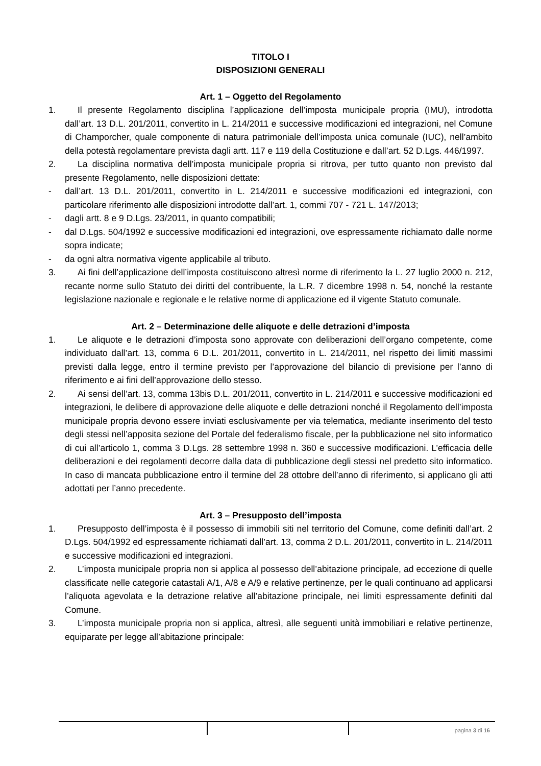TITOLO I
DISPOSIZIONI GENERALI
Art. 1 – Oggetto del Regolamento
1. Il presente Regolamento disciplina l’applicazione dell’imposta municipale propria (IMU), introdotta dall’art. 13 D.L. 201/2011, convertito in L. 214/2011 e successive modificazioni ed integrazioni, nel Comune di Champorcher, quale componente di natura patrimoniale dell’imposta unica comunale (IUC), nell’ambito della potestà regolamentare prevista dagli artt. 117 e 119 della Costituzione e dall’art. 52 D.Lgs. 446/1997.
2. La disciplina normativa dell’imposta municipale propria si ritrova, per tutto quanto non previsto dal presente Regolamento, nelle disposizioni dettate:
- dall’art. 13 D.L. 201/2011, convertito in L. 214/2011 e successive modificazioni ed integrazioni, con particolare riferimento alle disposizioni introdotte dall’art. 1, commi 707 - 721 L. 147/2013;
- dagli artt. 8 e 9 D.Lgs. 23/2011, in quanto compatibili;
- dal D.Lgs. 504/1992 e successive modificazioni ed integrazioni, ove espressamente richiamato dalle norme sopra indicate;
- da ogni altra normativa vigente applicabile al tributo.
3. Ai fini dell’applicazione dell’imposta costituiscono altresì norme di riferimento la L. 27 luglio 2000 n. 212, recante norme sullo Statuto dei diritti del contribuente, la L.R. 7 dicembre 1998 n. 54, nonché la restante legislazione nazionale e regionale e le relative norme di applicazione ed il vigente Statuto comunale.
Art. 2 – Determinazione delle aliquote e delle detrazioni d’imposta
1. Le aliquote e le detrazioni d’imposta sono approvate con deliberazioni dell’organo competente, come individuato dall’art. 13, comma 6 D.L. 201/2011, convertito in L. 214/2011, nel rispetto dei limiti massimi previsti dalla legge, entro il termine previsto per l’approvazione del bilancio di previsione per l’anno di riferimento e ai fini dell’approvazione dello stesso.
2. Ai sensi dell’art. 13, comma 13bis D.L. 201/2011, convertito in L. 214/2011 e successive modificazioni ed integrazioni, le delibere di approvazione delle aliquote e delle detrazioni nonché il Regolamento dell’imposta municipale propria devono essere inviati esclusivamente per via telematica, mediante inserimento del testo degli stessi nell’apposita sezione del Portale del federalismo fiscale, per la pubblicazione nel sito informatico di cui all’articolo 1, comma 3 D.Lgs. 28 settembre 1998 n. 360 e successive modificazioni. L’efficacia delle deliberazioni e dei regolamenti decorre dalla data di pubblicazione degli stessi nel predetto sito informatico. In caso di mancata pubblicazione entro il termine del 28 ottobre dell’anno di riferimento, si applicano gli atti adottati per l’anno precedente.
Art. 3 – Presupposto dell’imposta
1. Presupposto dell’imposta è il possesso di immobili siti nel territorio del Comune, come definiti dall’art. 2 D.Lgs. 504/1992 ed espressamente richiamati dall’art. 13, comma 2 D.L. 201/2011, convertito in L. 214/2011 e successive modificazioni ed integrazioni.
2. L’imposta municipale propria non si applica al possesso dell’abitazione principale, ad eccezione di quelle classificate nelle categorie catastali A/1, A/8 e A/9 e relative pertinenze, per le quali continuano ad applicarsi l’aliquota agevolata e la detrazione relative all’abitazione principale, nei limiti espressamente definiti dal Comune.
3. L’imposta municipale propria non si applica, altresì, alle seguenti unità immobiliari e relative pertinenze, equiparate per legge all’abitazione principale:
pagina 3 di 16